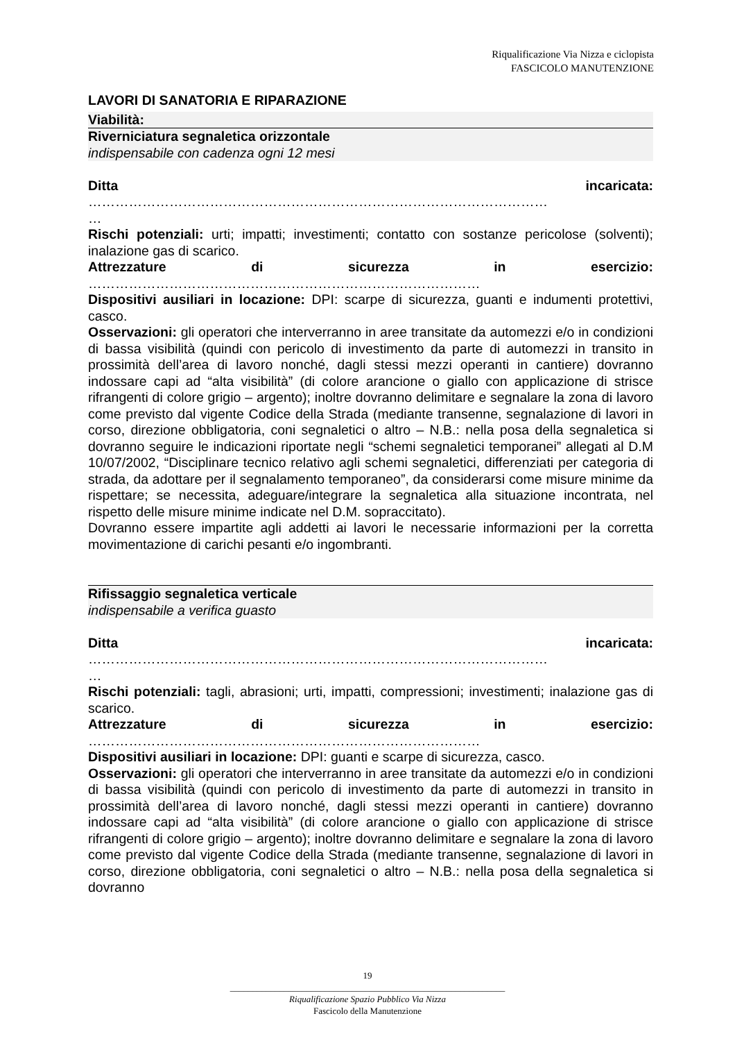Riqualificazione Via Nizza e ciclopista
FASCICOLO MANUTENZIONE
LAVORI DI SANATORIA E RIPARAZIONE
Viabilità:
Riverniciatura segnaletica orizzontale
indispensabile con cadenza ogni 12 mesi
Ditta incaricata:
…………………………………………………………………………………………
…
Rischi potenziali: urti; impatti; investimenti; contatto con sostanze pericolose (solventi); inalazione gas di scarico.
Attrezzature di sicurezza in esercizio:
……………………………………………………………………………
Dispositivi ausiliari in locazione: DPI: scarpe di sicurezza, guanti e indumenti protettivi, casco.
Osservazioni: gli operatori che interverranno in aree transitate da automezzi e/o in condizioni di bassa visibilità (quindi con pericolo di investimento da parte di automezzi in transito in prossimità dell’area di lavoro nonché, dagli stessi mezzi operanti in cantiere) dovranno indossare capi ad “alta visibilità” (di colore arancione o giallo con applicazione di strisce rifrangenti di colore grigio – argento); inoltre dovranno delimitare e segnalare la zona di lavoro come previsto dal vigente Codice della Strada (mediante transenne, segnalazione di lavori in corso, direzione obbligatoria, coni segnaletici o altro – N.B.: nella posa della segnaletica si dovranno seguire le indicazioni riportate negli “schemi segnaletici temporanei” allegati al D.M 10/07/2002, “Disciplinare tecnico relativo agli schemi segnaletici, differenziati per categoria di strada, da adottare per il segnalamento temporaneo”, da considerarsi come misure minime da rispettare; se necessita, adeguare/integrare la segnaletica alla situazione incontrata, nel rispetto delle misure minime indicate nel D.M. sopraccitato).
Dovranno essere impartite agli addetti ai lavori le necessarie informazioni per la corretta movimentazione di carichi pesanti e/o ingombranti.
Rifissaggio segnaletica verticale
indispensabile a verifica guasto
Ditta incaricata:
…………………………………………………………………………………………
…
Rischi potenziali: tagli, abrasioni; urti, impatti, compressioni; investimenti; inalazione gas di scarico.
Attrezzature di sicurezza in esercizio:
……………………………………………………………………………
Dispositivi ausiliari in locazione: DPI: guanti e scarpe di sicurezza, casco.
Osservazioni: gli operatori che interverranno in aree transitate da automezzi e/o in condizioni di bassa visibilità (quindi con pericolo di investimento da parte di automezzi in transito in prossimità dell’area di lavoro nonché, dagli stessi mezzi operanti in cantiere) dovranno indossare capi ad “alta visibilità” (di colore arancione o giallo con applicazione di strisce rifrangenti di colore grigio – argento); inoltre dovranno delimitare e segnalare la zona di lavoro come previsto dal vigente Codice della Strada (mediante transenne, segnalazione di lavori in corso, direzione obbligatoria, coni segnaletici o altro – N.B.: nella posa della segnaletica si dovranno
19
_____________________________________________________________
Riqualificazione Spazio Pubblico Via Nizza
Fascicolo della Manutenzione